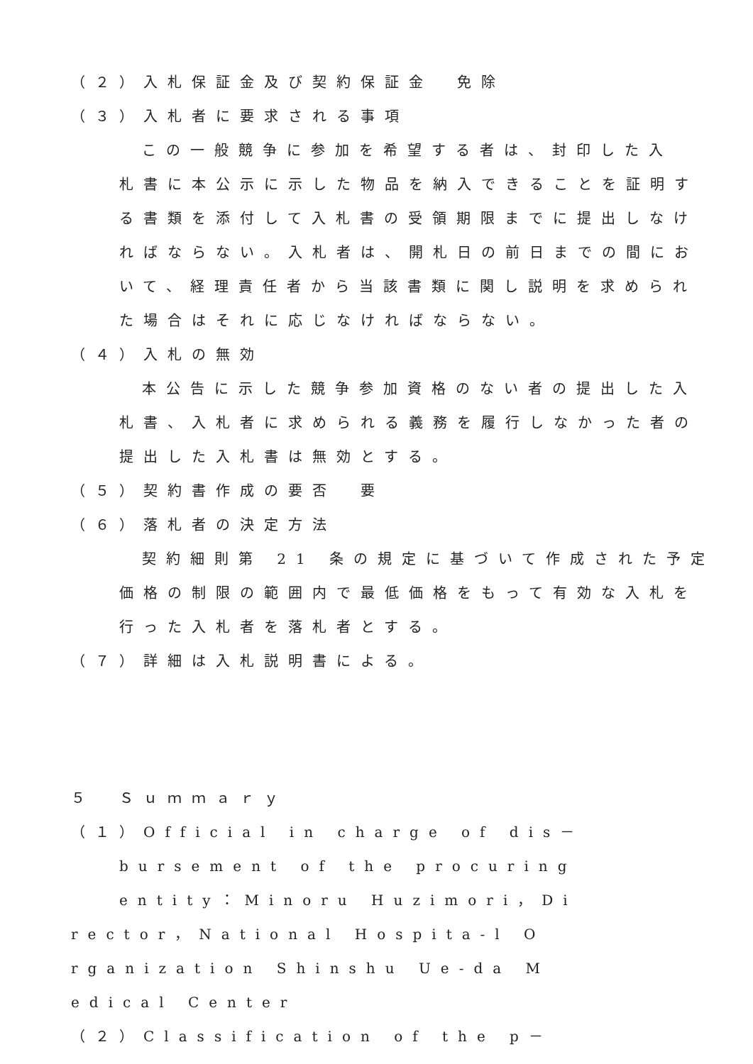（２）入札保証金及び契約保証金　免除
（３）入札者に要求される事項
この一般競争に参加を希望する者は、封印した入
札書に本公示に示した物品を納入できることを証明す
る書類を添付して入札書の受領期限までに提出しなけ
ればならない。入札者は、開札日の前日までの間にお
いて、経理責任者から当該書類に関し説明を求められ
た場合はそれに応じなければならない。
（４）入札の無効
本公告に示した競争参加資格のない者の提出した入
札書、入札者に求められる義務を履行しなかった者の
提出した入札書は無効とする。
（５）契約書作成の要否　要
（６）落札者の決定方法
契約細則第 21 条の規定に基づいて作成された予定
価格の制限の範囲内で最低価格をもって有効な入札を
行った入札者を落札者とする。
（７）詳細は入札説明書による。
５　Ｓｕｍｍａｒｙ
（１）Official in charge of dis－
bursement of the procuring
entity：Minoru Huzimori，Di
rector，National Hospita-l O
rganization Shinshu Ue-da M
edical Center
（２）Classification of the p－